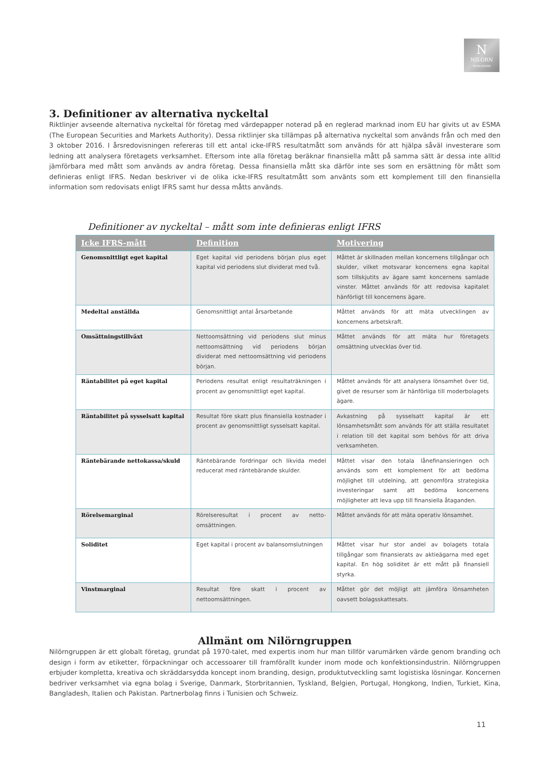N
NILORN
WORLDWIDE
3. Definitioner av alternativa nyckeltal
Riktlinjer avseende alternativa nyckeltal för företag med värdepapper noterad på en reglerad marknad inom EU har givits ut av ESMA (The European Securities and Markets Authority). Dessa riktlinjer ska tillämpas på alternativa nyckeltal som används från och med den 3 oktober 2016. I årsredovisningen refereras till ett antal icke-IFRS resultatmått som används för att hjälpa såväl investerare som ledning att analysera företagets verksamhet. Eftersom inte alla företag beräknar finansiella mått på samma sätt är dessa inte alltid jämförbara med mått som används av andra företag. Dessa finansiella mått ska därför inte ses som en ersättning för mått som definieras enligt IFRS. Nedan beskriver vi de olika icke-IFRS resultatmått som använts som ett komplement till den finansiella information som redovisats enligt IFRS samt hur dessa måtts används.
Definitioner av nyckeltal – mått som inte definieras enligt IFRS
| Icke IFRS-mått | Definition | Motivering |
| --- | --- | --- |
| Genomsnittligt eget kapital | Eget kapital vid periodens början plus eget kapital vid periodens slut dividerat med två. | Måttet är skillnaden mellan koncernens tillgångar och skulder, vilket motsvarar koncernens egna kapital som tillskjutits av ägare samt koncernens samlade vinster. Måttet används för att redovisa kapitalet hänförligt till koncernens ägare. |
| Medeltal anställda | Genomsnittligt antal årsarbetande | Måttet används för att mäta utvecklingen av koncernens arbetskraft. |
| Omsättningstillväxt | Nettoomsättning vid periodens slut minus nettoomsättning vid periodens början dividerat med nettoomsättning vid periodens början. | Måttet används för att mäta hur företagets omsättning utvecklas över tid. |
| Räntabilitet på eget kapital | Periodens resultat enligt resultaträkningen i procent av genomsnittligt eget kapital. | Måttet används för att analysera lönsamhet över tid, givet de resurser som är hänförliga till moderbolagets ägare. |
| Räntabilitet på sysselsatt kapital | Resultat före skatt plus finansiella kostnader i procent av genomsnittligt sysselsatt kapital. | Avkastning på sysselsatt kapital är ett lönsamhetsmått som används för att ställa resultatet i relation till det kapital som behövs för att driva verksamheten. |
| Räntebärande nettokassa/skuld | Räntebärande fordringar och likvida medel reducerat med räntebärande skulder. | Måttet visar den totala lånefinansieringen och används som ett komplement för att bedöma möjlighet till utdelning, att genomföra strategiska investeringar samt att bedöma koncernens möjligheter att leva upp till finansiella åtaganden. |
| Rörelsemarginal | Rörelseresultat i procent av netto-omsättningen. | Måttet används för att mäta operativ lönsamhet. |
| Soliditet | Eget kapital i procent av balansomslutningen | Måttet visar hur stor andel av bolagets totala tillgångar som finansierats av aktieägarna med eget kapital. En hög soliditet är ett mått på finansiell styrka. |
| Vinstmarginal | Resultat före skatt i procent av nettoomsättningen. | Måttet gör det möjligt att jämföra lönsamheten oavsett bolagsskattesats. |
Allmänt om Nilörngruppen
Nilörngruppen är ett globalt företag, grundat på 1970-talet, med expertis inom hur man tillför varumärken värde genom branding och design i form av etiketter, förpackningar och accessoarer till framförallt kunder inom mode och konfektionsindustrin. Nilörngruppen erbjuder kompletta, kreativa och skräddarsydda koncept inom branding, design, produktutveckling samt logistiska lösningar. Koncernen bedriver verksamhet via egna bolag i Sverige, Danmark, Storbritannien, Tyskland, Belgien, Portugal, Hongkong, Indien, Turkiet, Kina, Bangladesh, Italien och Pakistan. Partnerbolag finns i Tunisien och Schweiz.
11